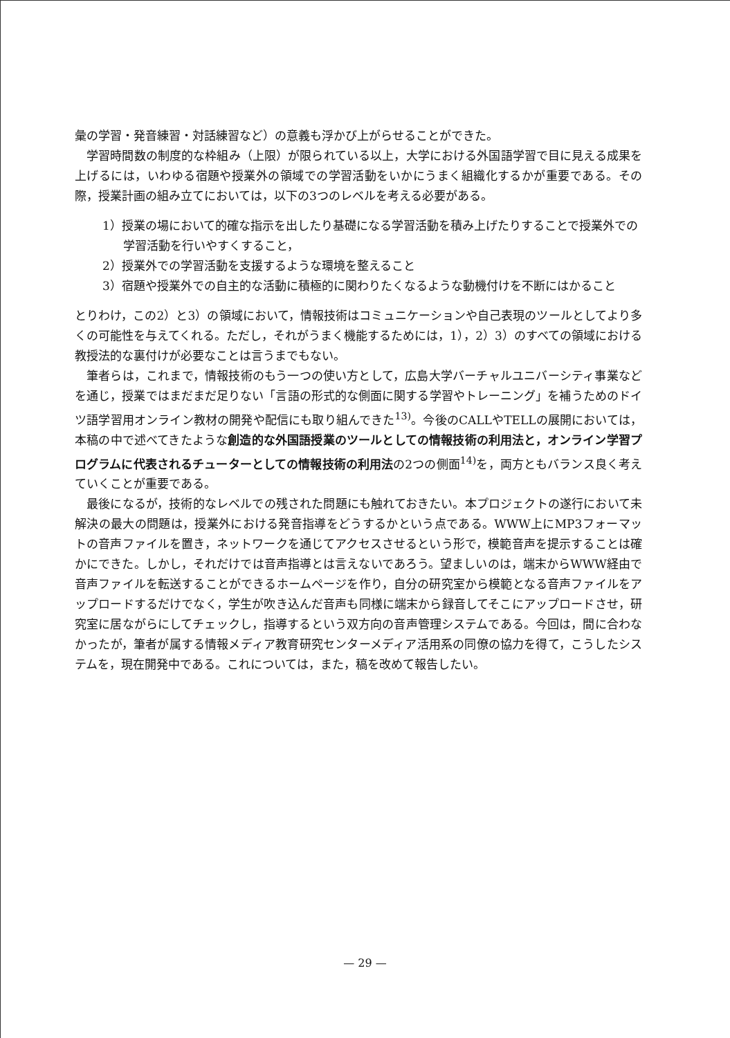彙の学習・発音練習・対話練習など）の意義も浮かび上がらせることができた。
学習時間数の制度的な枠組み（上限）が限られている以上，大学における外国語学習で目に見える成果を上げるには，いわゆる宿題や授業外の領域での学習活動をいかにうまく組織化するかが重要である。その際，授業計画の組み立てにおいては，以下の3つのレベルを考える必要がある。
1）授業の場において的確な指示を出したり基礎になる学習活動を積み上げたりすることで授業外での学習活動を行いやすくすること，
2）授業外での学習活動を支援するような環境を整えること
3）宿題や授業外での自主的な活動に積極的に関わりたくなるような動機付けを不断にはかること
とりわけ，この2）と3）の領域において，情報技術はコミュニケーションや自己表現のツールとしてより多くの可能性を与えてくれる。ただし，それがうまく機能するためには，1），2）3）のすべての領域における教授法的な裏付けが必要なことは言うまでもない。
筆者らは，これまで，情報技術のもう一つの使い方として，広島大学バーチャルユニバーシティ事業などを通じ，授業ではまだまだ足りない「言語の形式的な側面に関する学習やトレーニング」を補うためのドイツ語学習用オンライン教材の開発や配信にも取り組んできた<sup>13)</sup>。今後のCALLやTELLの展開においては，本稿の中で述べてきたような創造的な外国語授業のツールとしての情報技術の利用法と，オンライン学習プログラムに代表されるチューターとしての情報技術の利用法の2つの側面<sup>14)</sup>を，両方ともバランス良く考えていくことが重要である。
最後になるが，技術的なレベルでの残された問題にも触れておきたい。本プロジェクトの遂行において未解決の最大の問題は，授業外における発音指導をどうするかという点である。WWW上にMP3フォーマットの音声ファイルを置き，ネットワークを通じてアクセスさせるという形で，模範音声を提示することは確かにできた。しかし，それだけでは音声指導とは言えないであろう。望ましいのは，端末からWWW経由で音声ファイルを転送することができるホームページを作り，自分の研究室から模範となる音声ファイルをアップロードするだけでなく，学生が吹き込んだ音声も同様に端末から録音してそこにアップロードさせ，研究室に居ながらにしてチェックし，指導するという双方向の音声管理システムである。今回は，間に合わなかったが，筆者が属する情報メディア教育研究センターメディア活用系の同僚の協力を得て，こうしたシステムを，現在開発中である。これについては，また，稿を改めて報告したい。
— 29 —